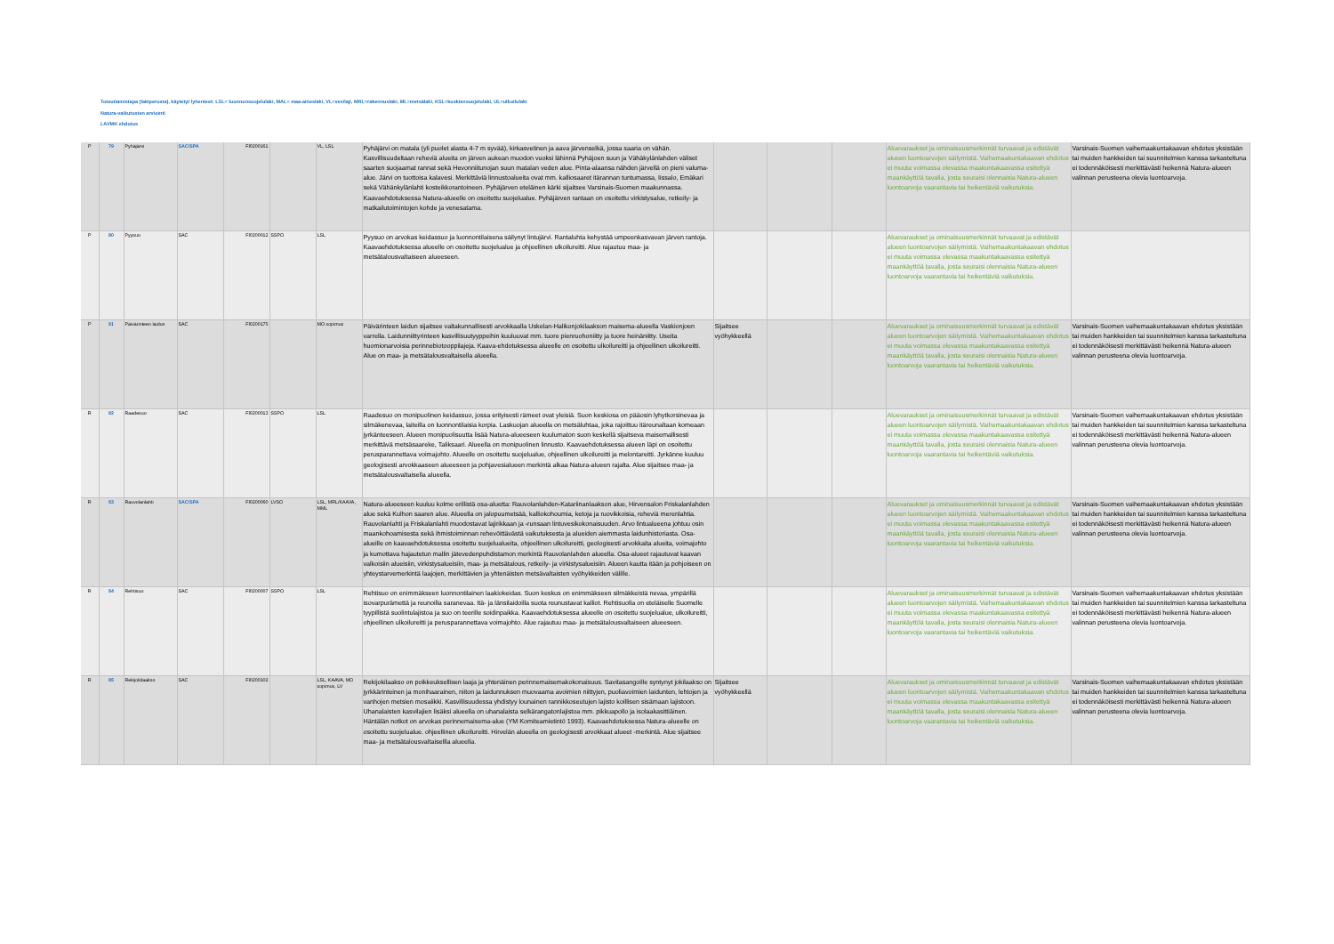Toteuttamistapa (lakiperusta), käytetyt lyhenteet: LSL= luonnonsuojelulaki, MAL= maa-aineslaki, VL=vesilaji, MRL=rakennuslaki, ML=metsälaki, KSL=koskiensuojelulaki, UL=ulkoilulaki
Natura-vaikutusten arviointi
LAVMK ehdotus
| P | 79 | Pyhäjärvi | SAC/SPA | FI0200161 | | VL, LSL | Pyhäjärvi on matala (yli puolet alasta 4-7 m syvää), kirkasvetinen ja aava järvenselkä, jossa saaria on vähän. Kasvillisuudeltaan reheviä alueita on järven aukean muodon vuoksi lähinnä Pyhäjoen suun ja Vähäkylänlahden väliset saarten suojaamat rannat sekä Hevonniitunojan suun matalan veden alue. Pinta-alaansa nähden järvellä on pieni valuma-alue. Järvi on tuottoisa kalavesi. Merkittäviä linnustoalueita ovat mm. kalliosaaret itärannan tuntumassa, Iissalo, Emäkari sekä Vähänkylänlahti kosteikkorantoineen. Pyhäjärven eteläinen kärki sijaitsee Varsinais-Suomen maakunnassa. Kaavaehdotuksessa Natura-alueelle on osoitettu suojelualue. Pyhäjärven rantaan on osoitettu virkistysalue, retkeily- ja matkailutoimintojen kohde ja venesatama. | | | | Aluevaraukset ja ominaisuusmerkinnät turvaavat ja edistävät alueen luontoarvojen säilymistä. Vaihemaakuntakaavan ehdotus ei muuta voimassa olevassa maakuntakaavassa esitettyä maankäyttöä tavalla, josta seuraisi olennaisia Natura-alueen luontoarvoja vaarantavia tai heikentäviä vaikutuksia. | Varsinais-Suomen vaihemaakuntakaavan ehdotus yksistään tai muiden hankkeiden tai suunnitelmien kanssa tarkasteltuna ei todennäköisesti merkittävästi heikennä Natura-alueen valinnan perusteena olevia luontoarvoja. |
| P | 80 | Pyysuo | SAC | FI0200012 | SSPO | LSL | Pyysuo on arvokas keidassuo ja luonnontilaisena säilynyt lintujärvi. Rantaluhta kehystää umpeenkasvavan järven rantoja. Kaavaehdotuksessa alueelle on osoitettu suojelualue ja ohjeellinen ulkoilureitti. Alue rajautuu maa- ja metsätalousvaltaiseen alueeseen. | | | | Aluevaraukset ja ominaisuusmerkinnät turvaavat ja edistävät alueen luontoarvojen säilymistä. Vaihemaakuntakaavan ehdotus ei muuta voimassa olevassa maakuntakaavassa esitettyä maankäyttöä tavalla, josta seuraisi olennaisia Natura-alueen luontoarvoja vaarantavia tai heikentäviä vaikutuksia. | |
| P | 81 | Päivärinteen laidun | SAC | FI0200175 | | MO sopimus | Päivärinteen laidun sijaitsee valtakunnallisesti arvokkaalla Uskelan-Halikonjokilaakson maisema-alueella Vaskionjoen varrella. Laidunniittyrinteen kasvillisuutyyppeihin kuuluuvat mm. tuore pienruohoniitty ja tuore heinäniitty. Useita huomionarvoisia perinnebiotooppilajeja. Kaava-ehdotuksessa alueelle on osoitettu ulkoilureitti ja ohjeellinen ulkoilureitti. Alue on maa- ja metsätalousvaltaisella alueella. | Sijaitsee vyöhykkeellä | | | Aluevaraukset ja ominaisuusmerkinnät turvaavat ja edistävät alueen luontoarvojen säilymistä. Vaihemaakuntakaavan ehdotus ei muuta voimassa olevassa maakuntakaavassa esitettyä maankäyttöä tavalla, josta seuraisi olennaisia Natura-alueen luontoarvoja vaarantavia tai heikentäviä vaikutuksia. | Varsinais-Suomen vaihemaakuntakaavan ehdotus yksistään tai muiden hankkeiden tai suunnitelmien kanssa tarkasteltuna ei todennäköisesti merkittävästi heikennä Natura-alueen valinnan perusteena olevia luontoarvoja. |
| R | 82 | Raadesuo | SAC | FI0200013 | SSPO | LSL | Raadesuo on monipuolinen keidassuo, jossa erityisesti rämeet ovat yleisiä. Suon keskiosa on pääosin lyhytkorsinevaa ja silmäkenevaa, laiteilla on luonnontilaisia korpia. Laskuojan alueella on metsäluhtaa, joka rajoittuu itäreunaltaan komeaan jyrkänteeseen. Alueen monipuolisuutta lisää Natura-alueeseen kuulumaton suon keskellä sijaitseva maisemallisesti merkittävä metsäsaareke, Taliksaari. Alueella on monipuolinen linnusto. Kaavaehdotuksessa alueen läpi on osoitettu perusparannettava voimajohto. Alueelle on osoitettu suojelualue, ohjeellinen ulkoilureitti ja melontareitti. Jyrkänne kuuluu geologisesti arvokkaaseen alueeseen ja pohjavesialueen merkintä alkaa Natura-alueen rajalta. Alue sijaitsee maa- ja metsätalousvaltaisella alueella. | | | | Aluevaraukset ja ominaisuusmerkinnät turvaavat ja edistävät alueen luontoarvojen säilymistä. Vaihemaakuntakaavan ehdotus ei muuta voimassa olevassa maakuntakaavassa esitettyä maankäyttöä tavalla, josta seuraisi olennaisia Natura-alueen luontoarvoja vaarantavia tai heikentäviä vaikutuksia. | Varsinais-Suomen vaihemaakuntakaavan ehdotus yksistään tai muiden hankkeiden tai suunnitelmien kanssa tarkasteltuna ei todennäköisesti merkittävästi heikennä Natura-alueen valinnan perusteena olevia luontoarvoja. |
| R | 83 | Rauvolanlahti | SAC/SPA | FI0200060 | LVSO | LSL, MRL/KAAVA, MML | Natura-alueeseen kuuluu kolme erillistä osa-aluetta: Rauvolanlahden-Katariinanlaakson alue, Hirvensalon Friskalanlahden alue sekä Kulhon saaren alue. Alueella on jalopuumetsää, kalliokohoumia, ketoja ja ruovikkoisia, reheviä merenlahtia. Rauvolanlahti ja Friskalanlahti muodostavat lajirikkaan ja -runsaan lintuvesikokonaisuuden. Arvo lintualueena johtuu osin maankohoamisesta sekä ihmistoiminnan rehevöittävästä vaikutuksesta ja alueiden aiemmasta laidunhistoriasta. Osa-alueille on kaavaehdotuksessa osoitettu suojelualueita, ohjeellinen ulkoilureitti, geologisesti arvokkaita alueita, voimajohto ja kumottava hajautetun mallin jätevedenpuhdistamon merkintä Rauvolanlahden alueella. Osa-alueet rajautuvat kaavan valkoisiin alueisiin, virkistysalueisiin, maa- ja metsätalous, retkeily- ja virkistysalueisiin. Alueen kautta itään ja pohjoiseen on yhteystarvemerkintä laajojen, merkittävien ja yhtenäisten metsävaltaisten vyöhykkeiden välille. | | | | Aluevaraukset ja ominaisuusmerkinnät turvaavat ja edistävät alueen luontoarvojen säilymistä. Vaihemaakuntakaavan ehdotus ei muuta voimassa olevassa maakuntakaavassa esitettyä maankäyttöä tavalla, josta seuraisi olennaisia Natura-alueen luontoarvoja vaarantavia tai heikentäviä vaikutuksia. | Varsinais-Suomen vaihemaakuntakaavan ehdotus yksistään tai muiden hankkeiden tai suunnitelmien kanssa tarkasteltuna ei todennäköisesti merkittävästi heikennä Natura-alueen valinnan perusteena olevia luontoarvoja. |
| R | 84 | Rehtisuo | SAC | FI0200007 | SSPO | LSL | Rehtisuo on enimmäkseen luonnontilainen laakiokeidas. Suon keskus on enimmäkseen silmäkkeistä nevaa, ympärillä isovarpurämettä ja reunoilla saranevaa. Itä- ja länsilaidoilla suota reunustavat kalliot. Rehtisuolla on eteläiselle Suomelle tyypillistä suolintulajistoa ja suo on teerille soidinpaikka. Kaavaehdotuksessa alueelle on osoitettu suojelualue, ulkoilureitti, ohjeellinen ulkoilureitti ja perusparannettava voimajohto. Alue rajautuu maa- ja metsätalousvaltaiseen alueeseen. | | | | Aluevaraukset ja ominaisuusmerkinnät turvaavat ja edistävät alueen luontoarvojen säilymistä. Vaihemaakuntakaavan ehdotus ei muuta voimassa olevassa maakuntakaavassa esitettyä maankäyttöä tavalla, josta seuraisi olennaisia Natura-alueen luontoarvoja vaarantavia tai heikentäviä vaikutuksia. | Varsinais-Suomen vaihemaakuntakaavan ehdotus yksistään tai muiden hankkeiden tai suunnitelmien kanssa tarkasteltuna ei todennäköisesti merkittävästi heikennä Natura-alueen valinnan perusteena olevia luontoarvoja. |
| R | 85 | Rekijokilaakso | SAC | FI0200102 | | LSL, KAAVA, MO sopimus, LV | Rekijokilaakso on poikkeuksellisen laaja ja yhtenäinen perinnemaisemakokonaisuus. Savitasangoille syntynyt jokilaakso on jyrkkärinteinen ja monihaarainen, niiton ja laidunnuksen muovaama avoimien niittyjen, puoliavoimien laidunten, lehtojen ja vanhojen metsien mosaiikki. Kasvillisuudessa yhdistyy lounainen rannikkoseutujen lajisto koillisen sisämaan lajistoon. Uhanalaisten kasvilajien lisäksi alueella on uhanalaista selkärangatonlajistoa mm. pikkuapollo ja isolaakasittiäinen. Häntälän notkot on arvokas perinnemaisema-alue (YM Komiteamietintö 1993). Kaavaehdotuksessa Natura-alueelle on osoitettu suojelualue. ohjeellinen ulkoilureitti. Hirvelän alueella on geologisesti arvokkaat alueet -merkintä. Alue sijaitsee maa- ja metsätalousvaltaisellla alueella. | Sijaitsee vyöhykkeellä | | | Aluevaraukset ja ominaisuusmerkinnät turvaavat ja edistävät alueen luontoarvojen säilymistä. Vaihemaakuntakaavan ehdotus ei muuta voimassa olevassa maakuntakaavassa esitettyä maankäyttöä tavalla, josta seuraisi olennaisia Natura-alueen luontoarvoja vaarantavia tai heikentäviä vaikutuksia. | Varsinais-Suomen vaihemaakuntakaavan ehdotus yksistään tai muiden hankkeiden tai suunnitelmien kanssa tarkasteltuna ei todennäköisesti merkittävästi heikennä Natura-alueen valinnan perusteena olevia luontoarvoja. |